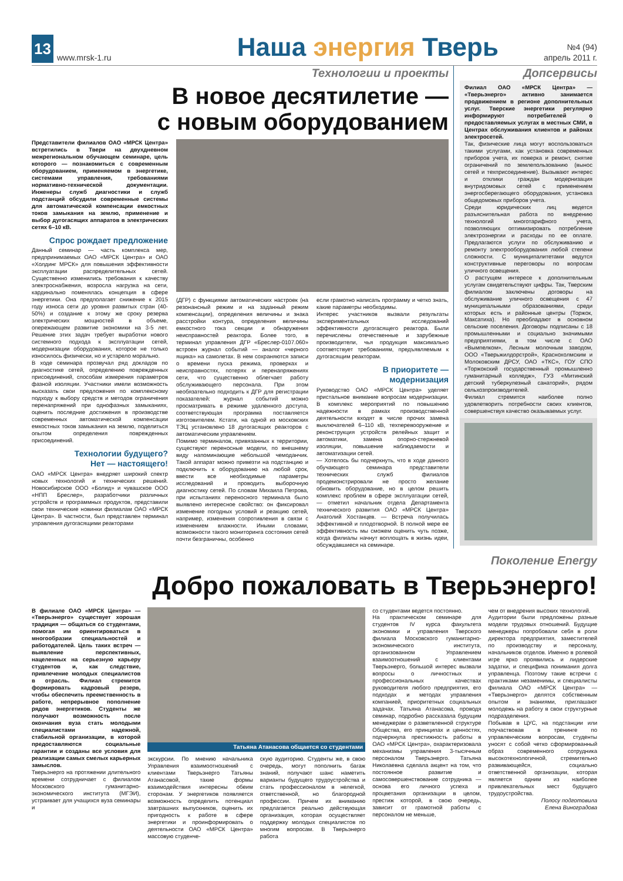13
www.mrsk-1.ru
Наша энергия Тверь
№4 (94)
апрель 2011 г.
Технологии и проекты
В новое десятилетие —
с новым оборудованием
Представители филиалов ОАО «МРСК Центра» встретились в Твери на двухдневном межрегиональном обучающем семинаре, цель которого — познакомиться с современным оборудованием, применяемом в энергетике, системами управления, требованиями нормативно-технической документации. Инженеры служб диагностики и служб подстанций обсудили современные системы для автоматической компенсации емкостных токов замыкания на землю, применение и выбор дугогасящих аппаратов в электрических сетях 6–10 кВ.
Спрос рождает предложение
Данный семинар — часть комплекса мер, предпринимаемых ОАО «МРСК Центра» и ОАО «Холдинг МРСК» для повышения эффективности эксплуатации распределительных сетей. Существенно изменились требования к качеству электроснабжения, возросла нагрузка на сети, кардинально поменялась концепция в сфере энергетики. Она предполагает снижение к 2015 году износа сети до уровня развитых стран (40-50%) и создание к этому же сроку резерва электрических мощностей в объеме, опережающем развитие экономики на 3-5 лет. Решение этих задач требует выработки нового системного подхода к эксплуатации сетей, модернизации оборудования, которое не только износилось физически, но и устарело морально.
В ходе семинара прозвучал ряд докладов по диагностике сетей, определению поврежденных присоединений, способам измерения параметров фазной изоляции. Участники имели возможность высказать свои предложения по комплексному подходу к выбору средств и методов ограничения перенапряжений при однофазных замыканиях, оценить последние достижения в производстве современных автоматической компенсации емкостных токов замыкания на землю, поделиться опытом определения поврежденных присоединений.
Технологии будущего?
Нет — настоящего!
ОАО «МРСК Центра» внедряет широкий спектр новых технологий и технических решений. Новосибирское ООО «Болид» и чувашское ООО «НПП Бреслер», разработчики различных устройств и программных продуктов, представили свои технические новинки филиалам ОАО «МРСК Центра». В частности, был представлен терминал управления дугогасящими реакторами
(ДГР) с функциями автоматических настроек (на резонансный режим и на заданный режим компенсации), определения величины и знака расстройки контура, определения величины емкостного тока секции и обнаружения неисправностей реактора. Более того, в терминал управления ДГР «Бреслер-0107.060» встроен журнал событий — аналог «черного ящика» на самолетах. В нем сохраняются записи о времени пуска режима, проверках и неисправностях, потерях и перенапряжениях сети, что существенно облегчает работу обслуживающего персонала. При этом необязательно подходить к ДГР для регистрации показателей: журнал событий можно просматривать в режиме удаленного доступа, соответствующая программа поставляется изготовителем. Кстати, на одной из московских ТЭЦ установлено 18 дугогасящих реакторов с автоматическим управлением.
Помимо терминалов, привязанных к территории, существуют переносные модели, по внешнему виду напоминающие небольшой чемоданчик. Такой аппарат можно привезти на подстанцию и подключить к оборудованию на любой срок, ввести все необходимые параметры исследований и проводить выборочную диагностику сетей. По словам Михаила Петрова, при испытаниях переносного терминала было выявлено интересное свойство: он фиксировал изменение погодных условий и реакцию сетей, например, изменения сопротивления в связи с изменением влажности. Иными словами, возможности такого мониторинга состояния сетей почти безграничны, особенно
если грамотно написать программу и четко знать, какие параметры необходимы.
Интерес участников вызвали результаты экспериментальных исследований эффективности дугогасящего реактора. Были перечислены отечественные и зарубежные производители, чья продукция максимально соответствует требованиям, предъявляемым к дугогасящим реакторам.
В приоритете —
модернизация
Руководство ОАО «МРСК Центра» уделяет пристальное внимание вопросам модернизации. В комплекс мероприятий по повышению надежности в рамках производственной деятельности входят в числе прочих замена выключателей 6–110 кВ, техперевооружение и реконструкция устройств релейных защит и автоматики, замена опорно-стержневой изоляции, повышение наблюдаемости и автоматизации сетей.
— Хотелось бы подчеркнуть, что в ходе данного обучающего семинара представители технических служб филиалов продемонстрировали не просто желание обновить оборудование, но в целом решить комплекс проблем в сфере эксплуатации сетей, — отметил начальник отдела Департамента технического развития ОАО «МРСК Центра» Анатолий Хостанцев. — Встреча получилась эффективной и плодотворной. В полной мере ее эффективность мы сможем оценить чуть позже, когда филиалы начнут воплощать в жизнь идеи, обсуждавшиеся на семинаре.
Допсервисы
Филиал ОАО «МРСК Центра» — «Тверьэнерго» активно занимается продвижением в регионе дополнительных услуг. Тверские энергетики регулярно информируют потребителей о предоставляемых услугах в местных СМИ, в Центрах обслуживания клиентов и районах электросетей.
Так, физические лица могут воспользоваться такими услугами, как установка современных приборов учета, их поверка и ремонт, снятие ограничений по землепользованию (вынос сетей и техприсоединение). Вызывают интерес и отклики граждан модернизация внутридомовых сетей с применением энергосберегающего оборудования, установка общедомовых приборов учета.
Среди юридических лиц ведется разъяснительная работа по внедрению технологий многотарифного учета, позволяющих оптимизировать потребление электроэнергии и расходы по ее оплате. Предлагаются услуги по обслуживанию и ремонту электрооборудования любой степени сложности. С муниципалитетами ведутся конструктивные переговоры по вопросам уличного освещения.
О растущем интересе к дополнительным услугам свидетельствуют цифры. Так, Тверским филиалом заключены договоры на обслуживание уличного освещения с 47 муниципальными образованиями, среди которых есть и районные центры (Торжок, Максатиха). Но преобладают в основном сельские поселения. Договоры подписаны с 18 промышленными и социально значимыми предприятиями, в том числе с ОАО «Вымпелком», Лесным молочным заводом, ООО «Тверьжилдорстрой», Краснохолмским и Молоковским ДРСУ, ОАО «ТКС», ГОУ СПО «Торжокский государственный промышленно гуманитарный колледж», ГУЗ «Митинский детский туберкулезный санаторий», рядом сельхозпроизводителей.
Филиал стремится наиболее полно удовлетворить потребности своих клиентов, совершенствуя качество оказываемых услуг.
Поколение Energy
Добро пожаловать в Тверьэнерго!
В филиале ОАО «МРСК Центра» — «Тверьэнерго» существует хорошая традиция — общаться со студентами, помогая им ориентироваться в многообразии специальностей и работодателей. Цель таких встреч — выявление перспективных, нацеленных на серьезную карьеру студентов и, как следствие, привлечение молодых специалистов в отрасль. Филиал стремится формировать кадровый резерв, чтобы обеспечить преемственность в работе, непрерывное пополнение рядов энергетиков. Студенты же получают возможность после окончания вуза стать молодыми специалистами надежной, стабильной организации, в которой предоставляются социальные гарантии и созданы все условия для реализации самых смелых карьерных замыслов.
Тверьэнерго на протяжении длительного времени сотрудничает с филиалом Московского гуманитарно-экономического института (МГЭИ), устраивает для учащихся вуза семинары и
Татьяна Атанасова общается со студентами
экскурсии. По мнению начальника Управления взаимоотношений с клиентами Тверьэнерго Татьяны Атанасовой, такие формы взаимодействия интересны обеим сторонам. У энергетиков появляется возможность определить потенциал завтрашних выпускников, оценить их пригодность к работе в сфере энергетики и проинформировать о деятельности ОАО «МРСК Центра» массовую студенче-
скую аудиторию. Студенты же, в свою очередь, могут пополнить багаж знаний, получают шанс наметить варианты будущего трудоустройства и стать профессионалом в нелегкой, ответственной, но благородной профессии. Причем их вниманию предлагается реально действующая организация, которая осуществляет поддержку молодых специалистов по многим вопросам. В Тверьэнерго работа
со студентами ведется постоянно.
На практическом семинаре для студентов IV курса факультета экономики и управления Тверского филиала Московского гуманитарно-экономического института, организованном Управлением взаимоотношений с клиентами Тверьэнерго, большой интерес вызвали вопросы о личностных и профессиональных качествах руководителя любого предприятия, его подходах и методах управления компанией, приоритетных социальных задачах. Татьяна Атанасова, проводя семинар, подробно рассказала будущим менеджерам о разветвленной структуре Общества, его принципах и ценностях, подчеркнула престижность работы в ОАО «МРСК Центра», охарактеризовала механизмы управления 3-тысячным персоналом Тверьэнерго. Татьяна Николаевна сделала акцент на том, что постоянное развитие и самосовершенствование сотрудника — основа его личного успеха и процветания организации в целом, престиж которой, в свою очередь, зависит от грамотной работы с персоналом не меньше,
чем от внедрения высоких технологий.
Аудитории были предложены разные модели трудовых отношений. Будущие менеджеры попробовали себя в роли директора предприятия, заместителей по производству и персоналу, начальников отделов. Именно в ролевой игре ярко проявились и лидерские задатки, и специфика понимания долга управленца. Поэтому такие встречи с практиками незаменимы, и специалисты филиала ОАО «МРСК Центра» — «Тверьэнерго» делятся собственным опытом и знаниями, приглашают молодежь на работу в свои структурные подразделения.
Побывав в ЦУС, на подстанции или поучаствовав в тренинге по управленческим вопросам, студенты уносят с собой четко сформированный образ современного сотрудника высокотехнологичной, стремительно развивающейся, социально ответственной организации, которая является одним из наиболее привлекательных мест будущего трудоустройства.
Полосу подготовила
Елена Виноградова